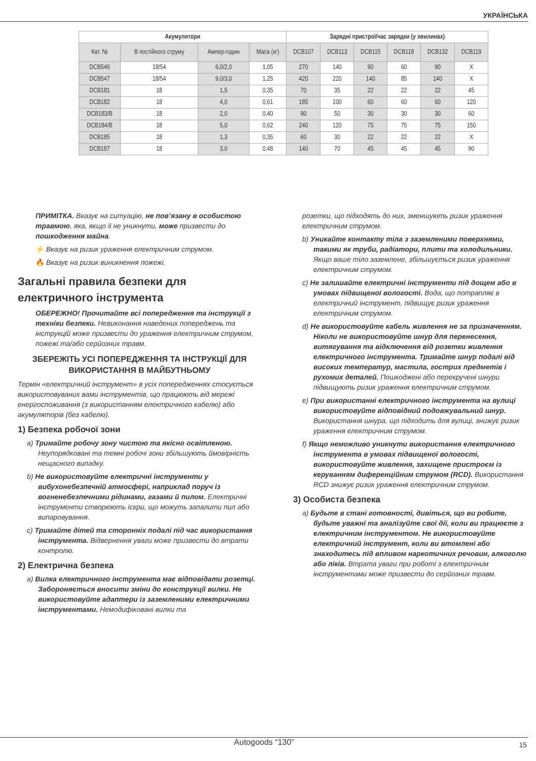УКРАЇНСЬКА
| Акумулятори | | | | Зарядні пристрої/час зарядки (у хвилинах) | | | | | |
| --- | --- | --- | --- | --- | --- | --- | --- | --- | --- |
| Кат. № | В постійного струму | Ампер-годин | Маса (кг) | DCB107 | DCB113 | DCB115 | DCB118 | DCB132 | DCB119 |
| DCB546 | 18/54 | 6,0/2,0 | 1,05 | 270 | 140 | 90 | 60 | 90 | X |
| DCB547 | 18/54 | 9,0/3,0 | 1,25 | 420 | 220 | 140 | 85 | 140 | X |
| DCB181 | 18 | 1,5 | 0,35 | 70 | 35 | 22 | 22 | 22 | 45 |
| DCB182 | 18 | 4,0 | 0,61 | 185 | 100 | 60 | 60 | 60 | 120 |
| DCB183/B | 18 | 2,0 | 0,40 | 90 | 50 | 30 | 30 | 30 | 60 |
| DCB184/B | 18 | 5,0 | 0,62 | 240 | 120 | 75 | 75 | 75 | 150 |
| DCB185 | 18 | 1,3 | 0,35 | 60 | 30 | 22 | 22 | 22 | X |
| DCB187 | 18 | 3,0 | 0,48 | 140 | 70 | 45 | 45 | 45 | 90 |
ПРИМІТКА. Вказує на ситуацію, не пов’язану в особистою травмою, яка, якщо її не уникнути, може призвести до пошкодження майна.
⚡ Вказує на ризик ураження електричним струмом.
🔥 Вказує на ризик виникнення пожежі.
Загальні правила безпеки для електричного інструмента
ОБЕРЕЖНО! Прочитайте всі попередження та інструкції з техніки безпеки. Невиконання наведених попереджень та інструкцій може призвести до ураження електричним струмом, пожежі та/або серйозних травм.
ЗБЕРЕЖІТЬ УСІ ПОПЕРЕДЖЕННЯ ТА ІНСТРУКЦІЇ ДЛЯ ВИКОРИСТАННЯ В МАЙБУТНЬОМУ
Термін «електричний інструмент» в усіх попередженнях стосується використовуваних вами інструментів, що працюють від мережі енергоспоживання (з використанням електричного кабелю) або акумуляторів (без кабелю).
1) Безпека робочої зони
a) Тримайте робочу зону чистою та якісно освітленою. Неупорядковані та темні робочі зони збільшують ймовірність нещасного випадку.
b) Не використовуйте електричні інструменти у вибухонебезпечній атмосфері, наприклад поруч із вогненебезпечними рідинами, газами й пилом. Електричні інструменти створюють іскри, що можуть запалити пил або випаровування.
c) Тримайте дітей та сторонніх подалі під час використання інструмента. Відвернення уваги може призвести до втрати контролю.
2) Електрична безпека
a) Вилка електричного інструмента має відповідати розетці. Забороняється вносити зміни до конструкції вилки. Не використовуйте адаптери із заземленими електричними інструментами. Немодифіковані вилки та
розетки, що підходять до них, зменшують ризик ураження електричним струмом.
b) Уникайте контакту тіла з заземленими поверхнями, такими як труби, радіатори, плити та холодильники. Якщо ваше тіло заземлене, збільшується ризик ураження електричним струмом.
c) Не залишайте електричні інструменти під дощем або в умовах підвищеної вологості. Вода, що потрапляє в електричний інструмент, підвищує ризик ураження електричним струмом.
d) Не використовуйте кабель живлення не за призначенням. Ніколи не використовуйте шнур для перенесення, витягування та відключення від розетки живлення електричного інструмента. Тримайте шнур подалі від високих температур, мастила, гострих предметів і рухомих деталей. Пошкоджені або перекручені шнури підвищують ризик ураження електричним струмом.
e) При використанні електричного інструмента на вулиці використовуйте відповідний подовжувальний шнур. Використання шнура, що підходить для вулиці, знижує ризик ураження електричним струмом.
f) Якщо неможливо уникнути використання електричного інструмента в умовах підвищеної вологості, використовуйте живлення, захищене пристроєм із керуванням диференційним струмом (RCD). Використання RCD знижує ризик ураження електричним струмом.
3) Особиста безпека
a) Будьте в стані готовності, дивіться, що ви робите, будьте уважні та аналізуйте свої дії, коли ви працюєте з електричним інструментом. Не використовуйте електричний інструмент, коли ви втомлені або знаходитесь під впливом наркотичних речовин, алкоголю або ліків. Втрата уваги при роботі з електричним інструментами може призвести до серйозних травм.
Autogoods “130” 15